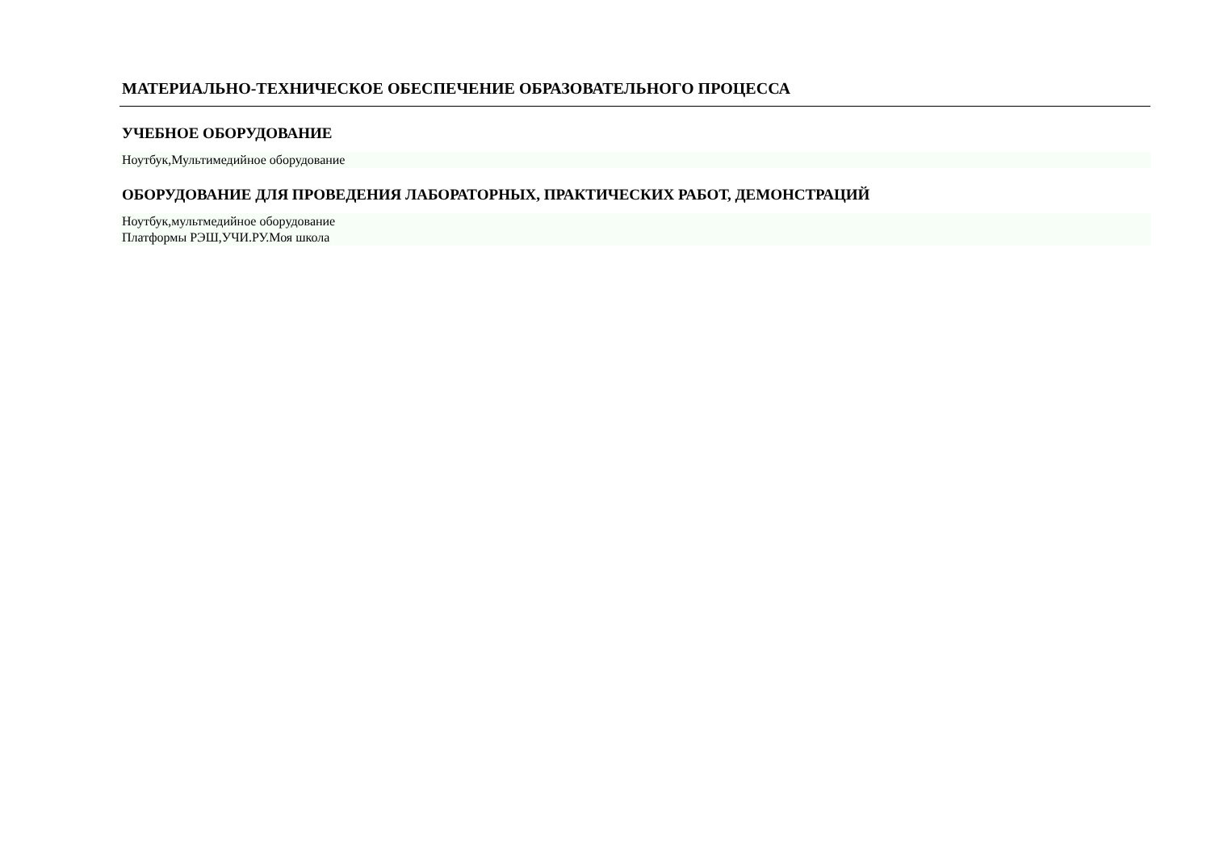МАТЕРИАЛЬНО-ТЕХНИЧЕСКОЕ ОБЕСПЕЧЕНИЕ ОБРАЗОВАТЕЛЬНОГО ПРОЦЕССА
УЧЕБНОЕ ОБОРУДОВАНИЕ
Ноутбук,Мультимедийное оборудование
ОБОРУДОВАНИЕ ДЛЯ ПРОВЕДЕНИЯ ЛАБОРАТОРНЫХ, ПРАКТИЧЕСКИХ РАБОТ, ДЕМОНСТРАЦИЙ
Ноутбук,мультмедийное оборудование
Платформы РЭШ,УЧИ.РУ.Моя школа